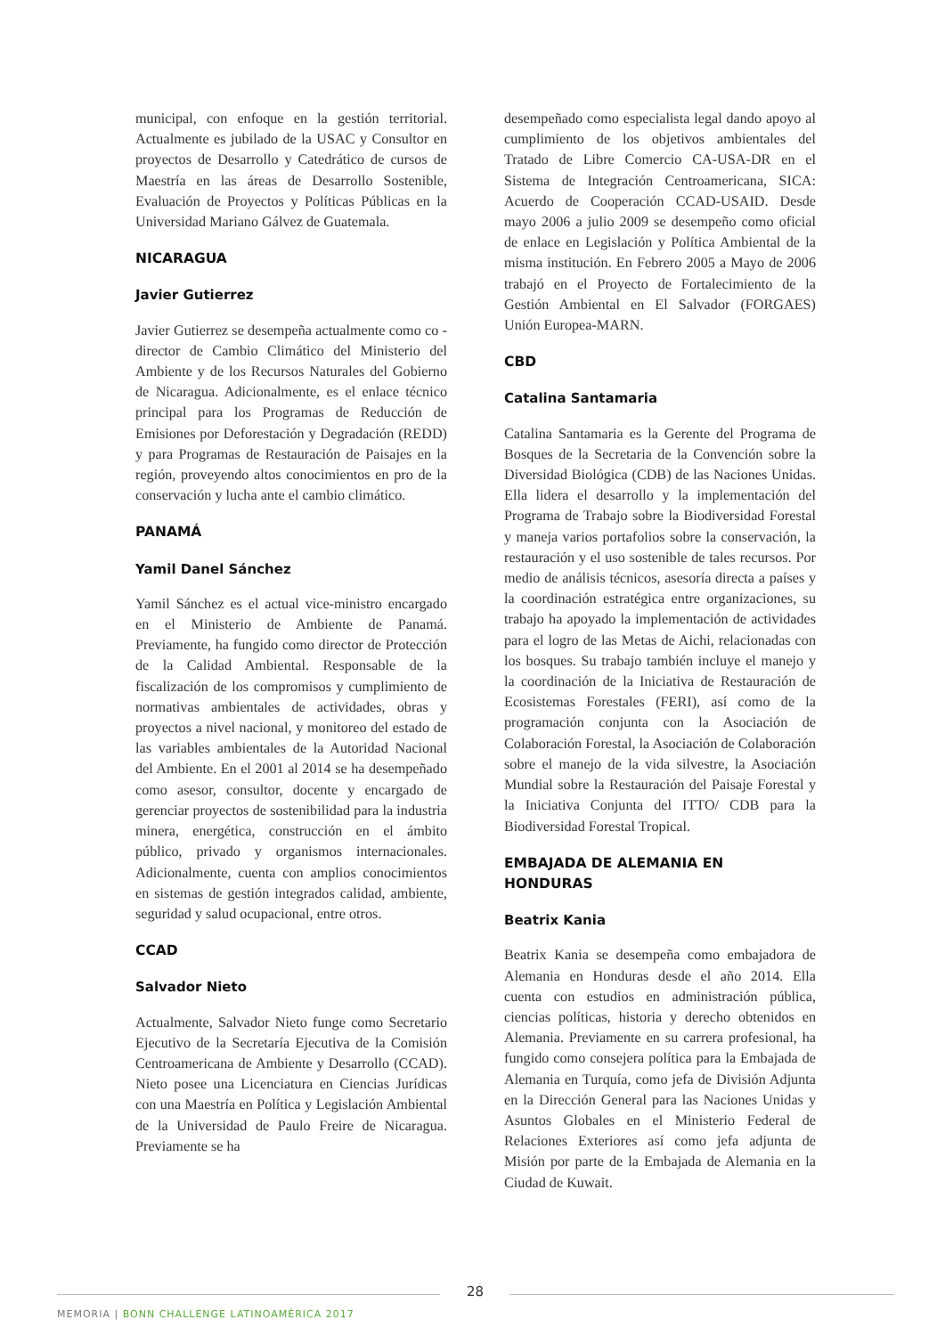municipal, con enfoque en la gestión territorial. Actualmente es jubilado de la USAC y Consultor en proyectos de Desarrollo y Catedrático de cursos de Maestría en las áreas de Desarrollo Sostenible, Evaluación de Proyectos y Políticas Públicas en la Universidad Mariano Gálvez de Guatemala.
NICARAGUA
Javier Gutierrez
Javier Gutierrez se desempeña actualmente como co -director de Cambio Climático del Ministerio del Ambiente y de los Recursos Naturales del Gobierno de Nicaragua. Adicionalmente, es el enlace técnico principal para los Programas de Reducción de Emisiones por Deforestación y Degradación (REDD) y para Programas de Restauración de Paisajes en la región, proveyendo altos conocimientos en pro de la conservación y lucha ante el cambio climático.
PANAMÁ
Yamil Danel Sánchez
Yamil Sánchez es el actual vice-ministro encargado en el Ministerio de Ambiente de Panamá. Previamente, ha fungido como director de Protección de la Calidad Ambiental. Responsable de la fiscalización de los compromisos y cumplimiento de normativas ambientales de actividades, obras y proyectos a nivel nacional, y monitoreo del estado de las variables ambientales de la Autoridad Nacional del Ambiente. En el 2001 al 2014 se ha desempeñado como asesor, consultor, docente y encargado de gerenciar proyectos de sostenibilidad para la industria minera, energética, construcción en el ámbito público, privado y organismos internacionales. Adicionalmente, cuenta con amplios conocimientos en sistemas de gestión integrados calidad, ambiente, seguridad y salud ocupacional, entre otros.
CCAD
Salvador Nieto
Actualmente, Salvador Nieto funge como Secretario Ejecutivo de la Secretaría Ejecutiva de la Comisión Centroamericana de Ambiente y Desarrollo (CCAD). Nieto posee una Licenciatura en Ciencias Jurídicas con una Maestría en Política y Legislación Ambiental de la Universidad de Paulo Freire de Nicaragua. Previamente se ha
desempeñado como especialista legal dando apoyo al cumplimiento de los objetivos ambientales del Tratado de Libre Comercio CA-USA-DR en el Sistema de Integración Centroamericana, SICA: Acuerdo de Cooperación CCAD-USAID. Desde mayo 2006 a julio 2009 se desempeño como oficial de enlace en Legislación y Política Ambiental de la misma institución. En Febrero 2005 a Mayo de 2006 trabajó en el Proyecto de Fortalecimiento de la Gestión Ambiental en El Salvador (FORGAES) Unión Europea-MARN.
CBD
Catalina Santamaria
Catalina Santamaria es la Gerente del Programa de Bosques de la Secretaria de la Convención sobre la Diversidad Biológica (CDB) de las Naciones Unidas. Ella lidera el desarrollo y la implementación del Programa de Trabajo sobre la Biodiversidad Forestal y maneja varios portafolios sobre la conservación, la restauración y el uso sostenible de tales recursos. Por medio de análisis técnicos, asesoría directa a países y la coordinación estratégica entre organizaciones, su trabajo ha apoyado la implementación de actividades para el logro de las Metas de Aichi, relacionadas con los bosques. Su trabajo también incluye el manejo y la coordinación de la Iniciativa de Restauración de Ecosistemas Forestales (FERI), así como de la programación conjunta con la Asociación de Colaboración Forestal, la Asociación de Colaboración sobre el manejo de la vida silvestre, la Asociación Mundial sobre la Restauración del Paisaje Forestal y la Iniciativa Conjunta del ITTO/ CDB para la Biodiversidad Forestal Tropical.
EMBAJADA DE ALEMANIA EN HONDURAS
Beatrix Kania
Beatrix Kania se desempeña como embajadora de Alemania en Honduras desde el año 2014. Ella cuenta con estudios en administración pública, ciencias políticas, historia y derecho obtenidos en Alemania. Previamente en su carrera profesional, ha fungido como consejera política para la Embajada de Alemania en Turquía, como jefa de División Adjunta en la Dirección General para las Naciones Unidas y Asuntos Globales en el Ministerio Federal de Relaciones Exteriores así como jefa adjunta de Misión por parte de la Embajada de Alemania en la Ciudad de Kuwait.
28
MEMORIA | BONN CHALLENGE LATINOAMÉRICA 2017